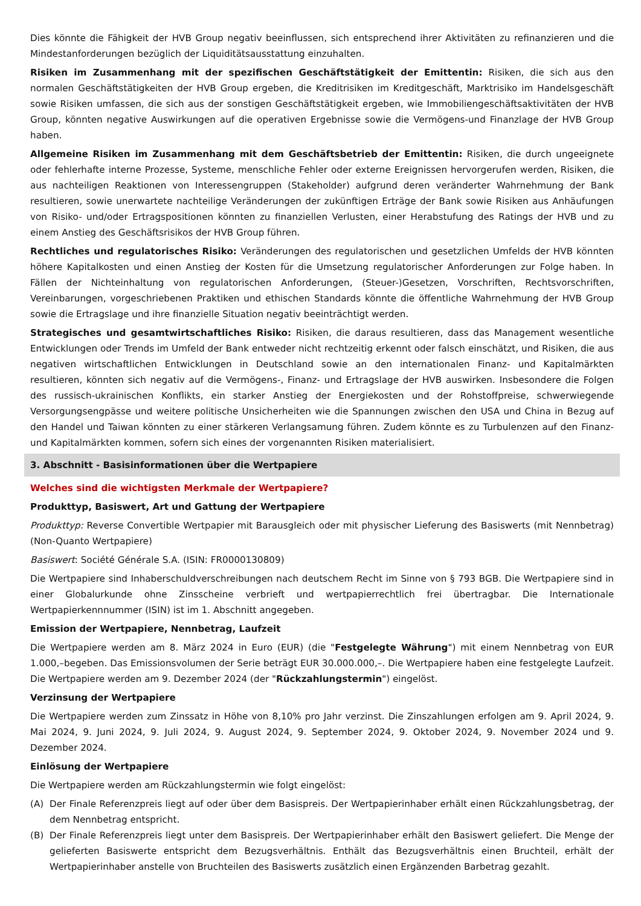Dies könnte die Fähigkeit der HVB Group negativ beeinflussen, sich entsprechend ihrer Aktivitäten zu refinanzieren und die Mindestanforderungen bezüglich der Liquiditätsausstattung einzuhalten.
Risiken im Zusammenhang mit der spezifischen Geschäftstätigkeit der Emittentin: Risiken, die sich aus den normalen Geschäftstätigkeiten der HVB Group ergeben, die Kreditrisiken im Kreditgeschäft, Marktrisiko im Handelsgeschäft sowie Risiken umfassen, die sich aus der sonstigen Geschäftstätigkeit ergeben, wie Immobiliengeschäftsaktivitäten der HVB Group, könnten negative Auswirkungen auf die operativen Ergebnisse sowie die Vermögens-und Finanzlage der HVB Group haben.
Allgemeine Risiken im Zusammenhang mit dem Geschäftsbetrieb der Emittentin: Risiken, die durch ungeeignete oder fehlerhafte interne Prozesse, Systeme, menschliche Fehler oder externe Ereignissen hervorgerufen werden, Risiken, die aus nachteiligen Reaktionen von Interessengruppen (Stakeholder) aufgrund deren veränderter Wahrnehmung der Bank resultieren, sowie unerwartete nachteilige Veränderungen der zukünftigen Erträge der Bank sowie Risiken aus Anhäufungen von Risiko- und/oder Ertragspositionen könnten zu finanziellen Verlusten, einer Herabstufung des Ratings der HVB und zu einem Anstieg des Geschäftsrisikos der HVB Group führen.
Rechtliches und regulatorisches Risiko: Veränderungen des regulatorischen und gesetzlichen Umfelds der HVB könnten höhere Kapitalkosten und einen Anstieg der Kosten für die Umsetzung regulatorischer Anforderungen zur Folge haben. In Fällen der Nichteinhaltung von regulatorischen Anforderungen, (Steuer-)Gesetzen, Vorschriften, Rechtsvorschriften, Vereinbarungen, vorgeschriebenen Praktiken und ethischen Standards könnte die öffentliche Wahrnehmung der HVB Group sowie die Ertragslage und ihre finanzielle Situation negativ beeinträchtigt werden.
Strategisches und gesamtwirtschaftliches Risiko: Risiken, die daraus resultieren, dass das Management wesentliche Entwicklungen oder Trends im Umfeld der Bank entweder nicht rechtzeitig erkennt oder falsch einschätzt, und Risiken, die aus negativen wirtschaftlichen Entwicklungen in Deutschland sowie an den internationalen Finanz- und Kapitalmärkten resultieren, könnten sich negativ auf die Vermögens-, Finanz- und Ertragslage der HVB auswirken. Insbesondere die Folgen des russisch-ukrainischen Konflikts, ein starker Anstieg der Energiekosten und der Rohstoffpreise, schwerwiegende Versorgungsengpässe und weitere politische Unsicherheiten wie die Spannungen zwischen den USA und China in Bezug auf den Handel und Taiwan könnten zu einer stärkeren Verlangsamung führen. Zudem könnte es zu Turbulenzen auf den Finanz- und Kapitalmärkten kommen, sofern sich eines der vorgenannten Risiken materialisiert.
3. Abschnitt - Basisinformationen über die Wertpapiere
Welches sind die wichtigsten Merkmale der Wertpapiere?
Produkttyp, Basiswert, Art und Gattung der Wertpapiere
Produkttyp: Reverse Convertible Wertpapier mit Barausgleich oder mit physischer Lieferung des Basiswerts (mit Nennbetrag) (Non-Quanto Wertpapiere)
Basiswert: Société Générale S.A. (ISIN: FR0000130809)
Die Wertpapiere sind Inhaberschuldverschreibungen nach deutschem Recht im Sinne von § 793 BGB. Die Wertpapiere sind in einer Globalurkunde ohne Zinsscheine verbrieft und wertpapierrechtlich frei übertragbar. Die Internationale Wertpapierkennnummer (ISIN) ist im 1. Abschnitt angegeben.
Emission der Wertpapiere, Nennbetrag, Laufzeit
Die Wertpapiere werden am 8. März 2024 in Euro (EUR) (die "Festgelegte Währung") mit einem Nennbetrag von EUR 1.000,–begeben. Das Emissionsvolumen der Serie beträgt EUR 30.000.000,–. Die Wertpapiere haben eine festgelegte Laufzeit. Die Wertpapiere werden am 9. Dezember 2024 (der "Rückzahlungstermin") eingelöst.
Verzinsung der Wertpapiere
Die Wertpapiere werden zum Zinssatz in Höhe von 8,10% pro Jahr verzinst. Die Zinszahlungen erfolgen am 9. April 2024, 9. Mai 2024, 9. Juni 2024, 9. Juli 2024, 9. August 2024, 9. September 2024, 9. Oktober 2024, 9. November 2024 und 9. Dezember 2024.
Einlösung der Wertpapiere
Die Wertpapiere werden am Rückzahlungstermin wie folgt eingelöst:
(A) Der Finale Referenzpreis liegt auf oder über dem Basispreis. Der Wertpapierinhaber erhält einen Rückzahlungsbetrag, der dem Nennbetrag entspricht.
(B) Der Finale Referenzpreis liegt unter dem Basispreis. Der Wertpapierinhaber erhält den Basiswert geliefert. Die Menge der gelieferten Basiswerte entspricht dem Bezugsverhältnis. Enthält das Bezugsverhältnis einen Bruchteil, erhält der Wertpapierinhaber anstelle von Bruchteilen des Basiswerts zusätzlich einen Ergänzenden Barbetrag gezahlt.